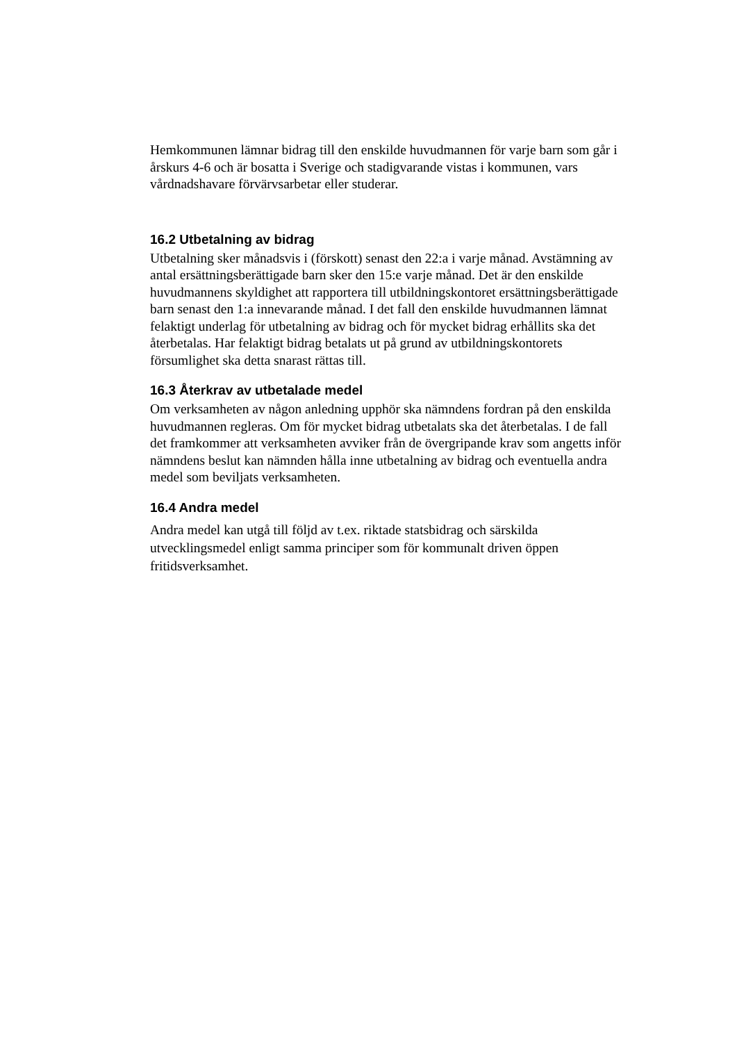Hemkommunen lämnar bidrag till den enskilde huvudmannen för varje barn som går i årskurs 4-6 och är bosatta i Sverige och stadigvarande vistas i kommunen, vars vårdnadshavare förvärvsarbetar eller studerar.
16.2 Utbetalning av bidrag
Utbetalning sker månadsvis i (förskott) senast den 22:a i varje månad. Avstämning av antal ersättningsberättigade barn sker den 15:e varje månad. Det är den enskilde huvudmannens skyldighet att rapportera till utbildningskontoret ersättningsberättigade barn senast den 1:a innevarande månad. I det fall den enskilde huvudmannen lämnat felaktigt underlag för utbetalning av bidrag och för mycket bidrag erhållits ska det återbetalas. Har felaktigt bidrag betalats ut på grund av utbildningskontorets försumlighet ska detta snarast rättas till.
16.3 Återkrav av utbetalade medel
Om verksamheten av någon anledning upphör ska nämndens fordran på den enskilda huvudmannen regleras. Om för mycket bidrag utbetalats ska det återbetalas. I de fall det framkommer att verksamheten avviker från de övergripande krav som angetts inför nämndens beslut kan nämnden hålla inne utbetalning av bidrag och eventuella andra medel som beviljats verksamheten.
16.4 Andra medel
Andra medel kan utgå till följd av t.ex. riktade statsbidrag och särskilda utvecklingsmedel enligt samma principer som för kommunalt driven öppen fritidsverksamhet.